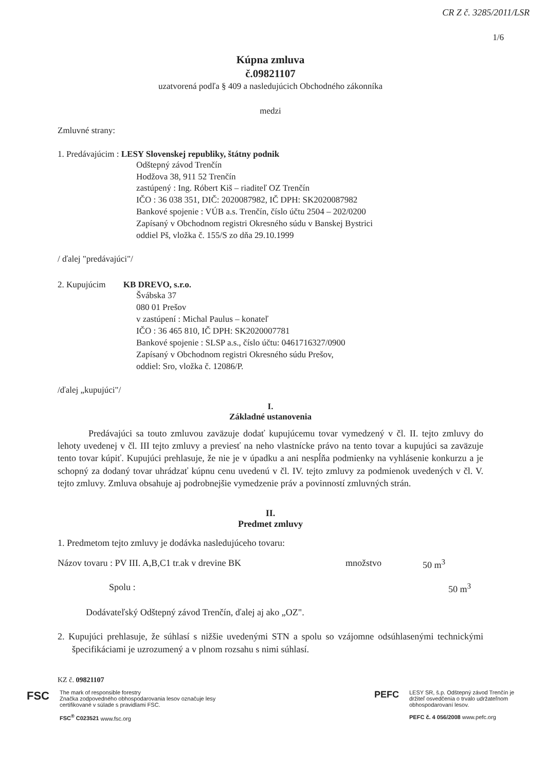CR Z č. 3285/2011/LSR
1/6
Kúpna zmluva
č.09821107
uzatvorená podľa § 409 a nasledujúcich Obchodného zákonníka
medzi
Zmluvné strany:
1. Predávajúcim : LESY Slovenskej republiky, štátny podnik
Odštepný závod Trenčín
Hodžova 38, 911 52 Trenčín
zastúpený : Ing. Róbert Kiš – riaditeľ OZ Trenčín
IČO : 36 038 351, DIČ: 2020087982, IČ DPH: SK2020087982
Bankové spojenie : VÚB a.s. Trenčín, číslo účtu 2504 – 202/0200
Zapísaný v Obchodnom registri Okresného súdu v Banskej Bystrici
oddiel Pš, vložka č. 155/S zo dňa 29.10.1999
/ ďalej "predávajúci"/
2. Kupujúcim KB DREVO, s.r.o.
Švábska 37
080 01 Prešov
v zastúpení : Michal Paulus – konateľ
IČO : 36 465 810, IČ DPH: SK2020007781
Bankové spojenie : SLSP a.s., číslo účtu: 0461716327/0900
Zapísaný v Obchodnom registri Okresného súdu Prešov,
oddiel: Sro, vložka č. 12086/P.
/ďalej „kupujúci"/
I.
Základné ustanovenia
Predávajúci sa touto zmluvou zaväzuje dodať kupujúcemu tovar vymedzený v čl. II. tejto zmluvy do lehoty uvedenej v čl. III tejto zmluvy a previesť na neho vlastnícke právo na tento tovar a kupujúci sa zaväzuje tento tovar kúpiť. Kupujúci prehlasuje, že nie je v úpadku a ani nespĺňa podmienky na vyhlásenie konkurzu a je schopný za dodaný tovar uhrádzať kúpnu cenu uvedenú v čl. IV. tejto zmluvy za podmienok uvedených v čl. V. tejto zmluvy. Zmluva obsahuje aj podrobnejšie vymedzenie práv a povinností zmluvných strán.
II.
Predmet zmluvy
1. Predmetom tejto zmluvy je dodávka nasledujúceho tovaru:
Názov tovaru : PV III. A,B,C1 tr.ak v drevine BK množstvo 50 m<sup>3</sup>
Spolu : 50 m<sup>3</sup>
Dodávateľský Odštepný závod Trenčín, ďalej aj ako „OZ".
2. Kupujúci prehlasuje, že súhlasí s nižšie uvedenými STN a spolu so vzájomne odsúhlasenými technickými špecifikáciami je uzrozumený a v plnom rozsahu s nimi súhlasí.
KZ č. 09821107
FSC
The mark of responsible forestry
Značka zodpovedného obhospodarovania lesov označuje lesy
certifikované v súlade s pravidlami FSC.
FSC<sup>®</sup> C023521 www.fsc.org
PEFC
LESY SR, š.p. Odštepný závod Trenčín je
držiteľ osvedčenia o trvalo udržateľnom
obhospodarovaní lesov.
PEFC č. 4 056/2008 www.pefc.org